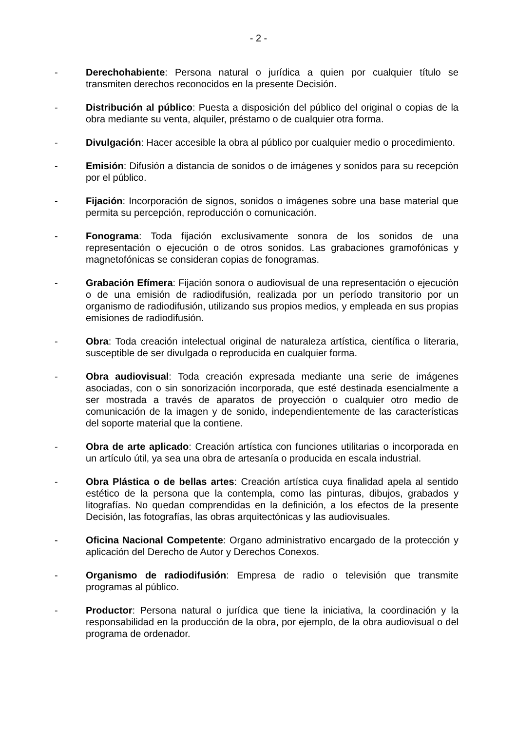- 2 -
- Derechohabiente: Persona natural o jurídica a quien por cualquier título se transmiten derechos reconocidos en la presente Decisión.
- Distribución al público: Puesta a disposición del público del original o copias de la obra mediante su venta, alquiler, préstamo o de cualquier otra forma.
- Divulgación: Hacer accesible la obra al público por cualquier medio o procedimiento.
- Emisión: Difusión a distancia de sonidos o de imágenes y sonidos para su recepción por el público.
- Fijación: Incorporación de signos, sonidos o imágenes sobre una base material que permita su percepción, reproducción o comunicación.
- Fonograma: Toda fijación exclusivamente sonora de los sonidos de una representación o ejecución o de otros sonidos. Las grabaciones gramofónicas y magnetofónicas se consideran copias de fonogramas.
- Grabación Efímera: Fijación sonora o audiovisual de una representación o ejecución o de una emisión de radiodifusión, realizada por un período transitorio por un organismo de radiodifusión, utilizando sus propios medios, y empleada en sus propias emisiones de radiodifusión.
- Obra: Toda creación intelectual original de naturaleza artística, científica o literaria, susceptible de ser divulgada o reproducida en cualquier forma.
- Obra audiovisual: Toda creación expresada mediante una serie de imágenes asociadas, con o sin sonorización incorporada, que esté destinada esencialmente a ser mostrada a través de aparatos de proyección o cualquier otro medio de comunicación de la imagen y de sonido, independientemente de las características del soporte material que la contiene.
- Obra de arte aplicado: Creación artística con funciones utilitarias o incorporada en un artículo útil, ya sea una obra de artesanía o producida en escala industrial.
- Obra Plástica o de bellas artes: Creación artística cuya finalidad apela al sentido estético de la persona que la contempla, como las pinturas, dibujos, grabados y litografías. No quedan comprendidas en la definición, a los efectos de la presente Decisión, las fotografías, las obras arquitectónicas y las audiovisuales.
- Oficina Nacional Competente: Organo administrativo encargado de la protección y aplicación del Derecho de Autor y Derechos Conexos.
- Organismo de radiodifusión: Empresa de radio o televisión que transmite programas al público.
- Productor: Persona natural o jurídica que tiene la iniciativa, la coordinación y la responsabilidad en la producción de la obra, por ejemplo, de la obra audiovisual o del programa de ordenador.